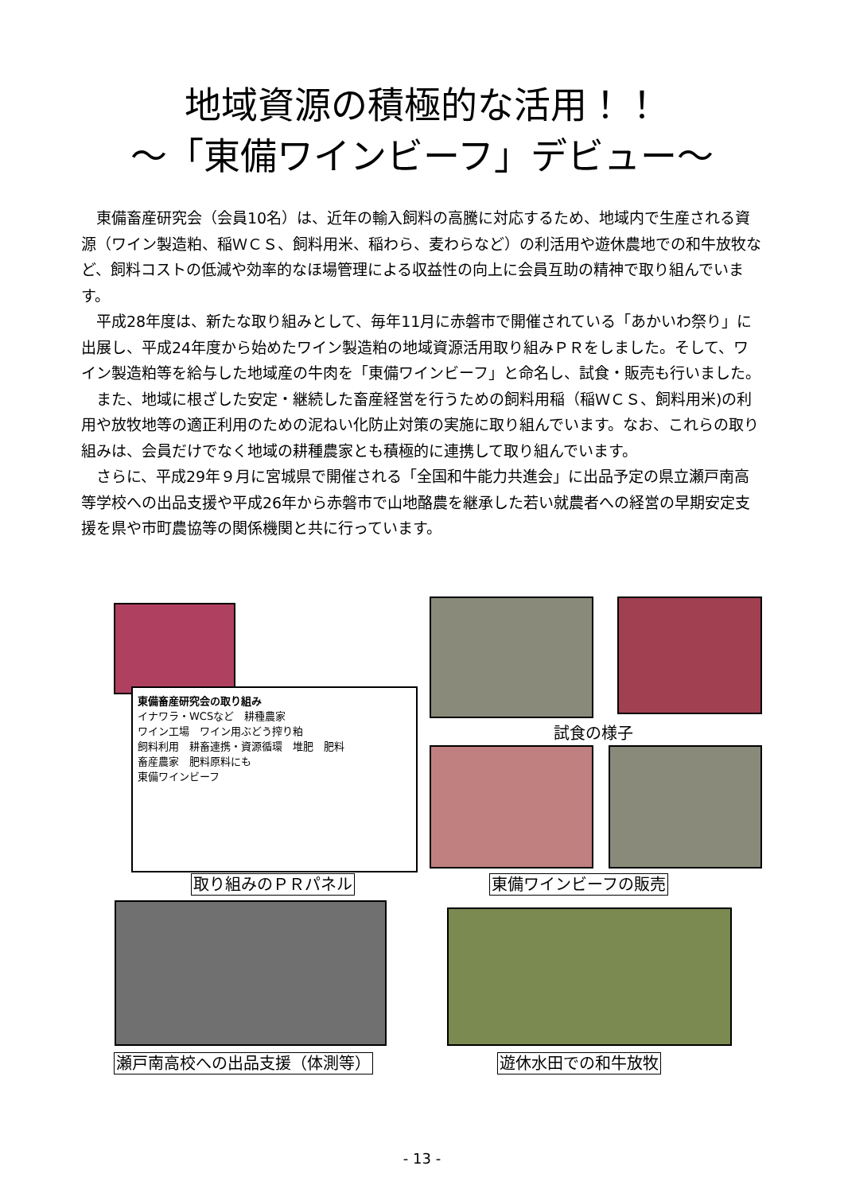地域資源の積極的な活用！！
～「東備ワインビーフ」デビュー～
東備畜産研究会（会員10名）は、近年の輸入飼料の高騰に対応するため、地域内で生産される資源（ワイン製造粕、稲ＷＣＳ、飼料用米、稲わら、麦わらなど）の利活用や遊休農地での和牛放牧など、飼料コストの低減や効率的なほ場管理による収益性の向上に会員互助の精神で取り組んでいます。
平成28年度は、新たな取り組みとして、毎年11月に赤磐市で開催されている「あかいわ祭り」に出展し、平成24年度から始めたワイン製造粕の地域資源活用取り組みＰＲをしました。そして、ワイン製造粕等を給与した地域産の牛肉を「東備ワインビーフ」と命名し、試食・販売も行いました。
また、地域に根ざした安定・継続した畜産経営を行うための飼料用稲（稲ＷＣＳ、飼料用米)の利用や放牧地等の適正利用のための泥ねい化防止対策の実施に取り組んでいます。なお、これらの取り組みは、会員だけでなく地域の耕種農家とも積極的に連携して取り組んでいます。
さらに、平成29年９月に宮城県で開催される「全国和牛能力共進会」に出品予定の県立瀬戸南高等学校への出品支援や平成26年から赤磐市で山地酪農を継承した若い就農者への経営の早期安定支援を県や市町農協等の関係機関と共に行っています。
東備畜産研究会の取り組み
イナワラ・WCSなど　耕種農家
ワイン工場　ワイン用ぶどう搾り粕
飼料利用　耕畜連携・資源循環　堆肥　肥料
畜産農家　肥料原料にも
東備ワインビーフ
試食の様子
取り組みのＰＲパネル 東備ワインビーフの販売
瀬戸南高校への出品支援（体測等） 遊休水田での和牛放牧
- 13 -